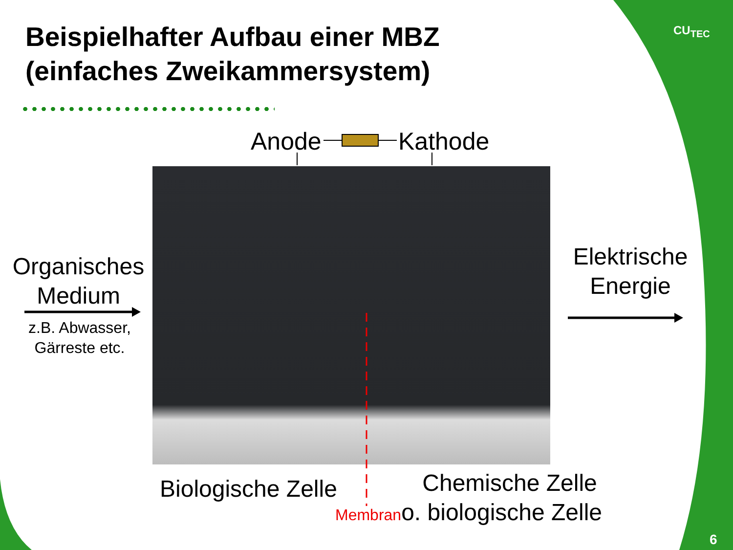Beispielhafter Aufbau einer MBZ
(einfaches Zweikammersystem)
CU<sub>TEC</sub>
Anode Kathode
Organisches
Medium
z.B. Abwasser,
Gärreste etc.
Elektrische
Energie
Biologische Zelle Chemische Zelle
Membrano. biologische Zelle
6